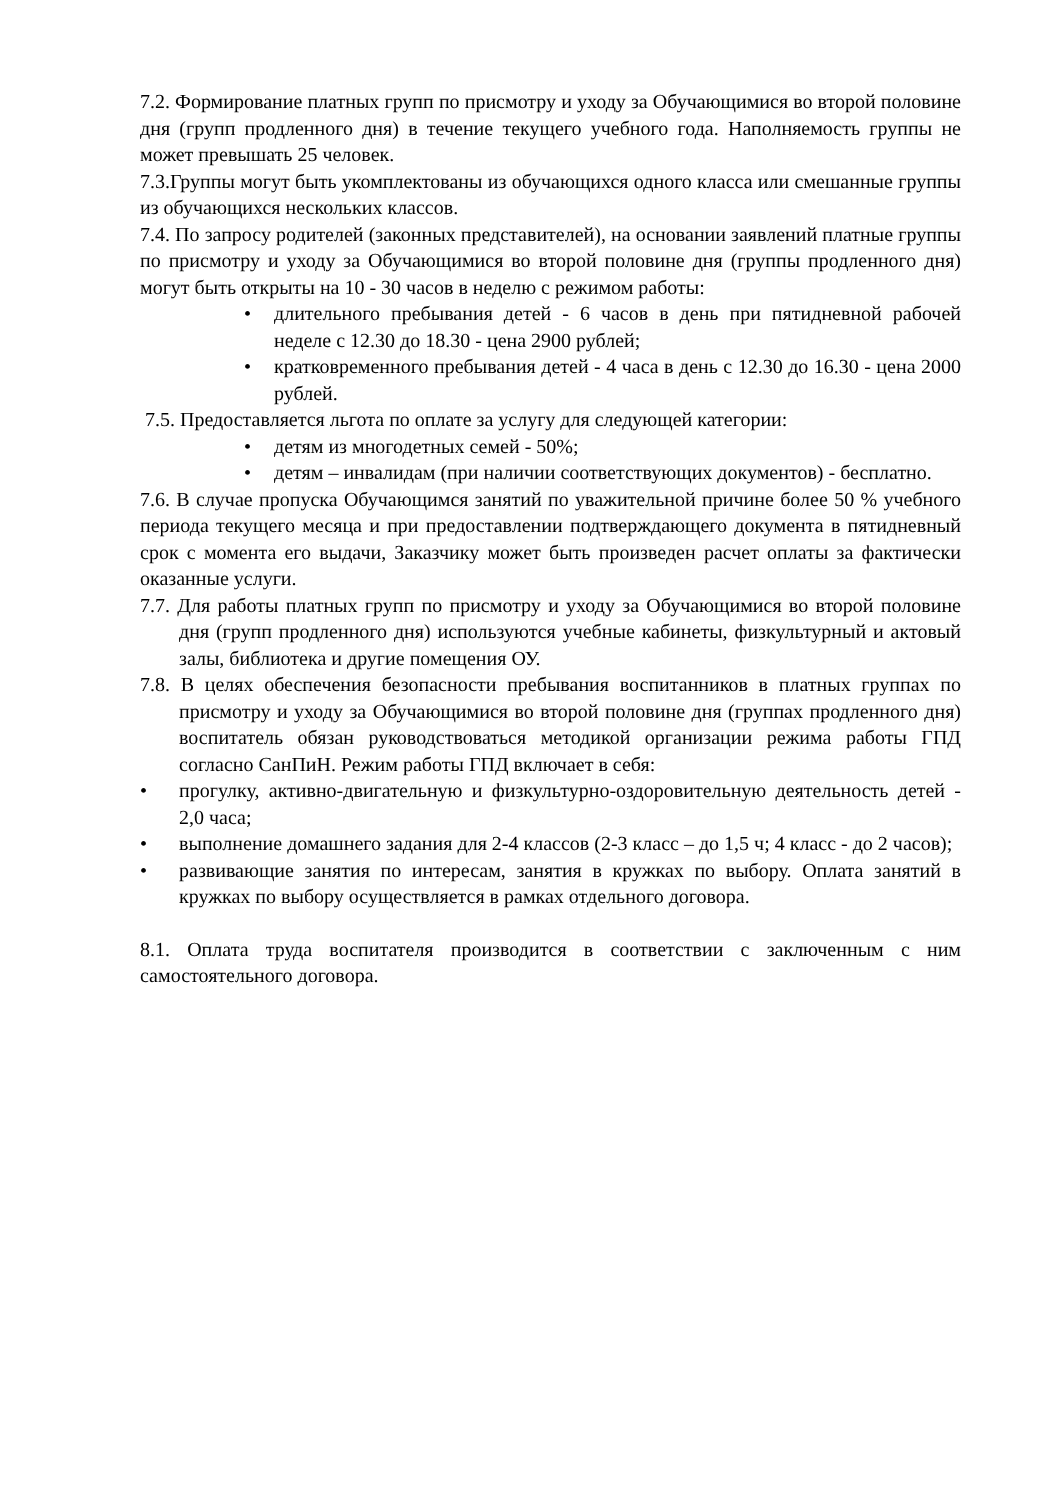7.2. Формирование платных групп по присмотру и уходу за Обучающимися во второй половине дня (групп продленного дня) в течение текущего учебного года. Наполняемость группы не может превышать 25 человек.
7.3.Группы могут быть укомплектованы из обучающихся одного класса или смешанные группы из обучающихся нескольких классов.
7.4. По запросу родителей (законных представителей), на основании заявлений платные группы по присмотру и уходу за Обучающимися во второй половине дня (группы продленного дня) могут быть открыты на 10 - 30 часов в неделю с режимом работы:
• длительного пребывания детей - 6 часов в день при пятидневной рабочей неделе с 12.30 до 18.30 - цена 2900 рублей;
• кратковременного пребывания детей - 4 часа в день с 12.30 до 16.30 - цена 2000 рублей.
7.5. Предоставляется льгота по оплате за услугу для следующей категории:
• детям из многодетных семей - 50%;
• детям – инвалидам (при наличии соответствующих документов) - бесплатно.
7.6. В случае пропуска Обучающимся занятий по уважительной причине более 50 % учебного периода текущего месяца и при предоставлении подтверждающего документа в пятидневный срок с момента его выдачи, Заказчику может быть произведен расчет оплаты за фактически оказанные услуги.
7.7. Для работы платных групп по присмотру и уходу за Обучающимися во второй половине дня (групп продленного дня) используются учебные кабинеты, физкультурный и актовый залы, библиотека и другие помещения ОУ.
7.8. В целях обеспечения безопасности пребывания воспитанников в платных группах по присмотру и уходу за Обучающимися во второй половине дня (группах продленного дня) воспитатель обязан руководствоваться методикой организации режима работы ГПД согласно СанПиН. Режим работы ГПД включает в себя:
• прогулку, активно-двигательную и физкультурно-оздоровительную деятельность детей - 2,0 часа;
• выполнение домашнего задания для 2-4 классов (2-3 класс – до 1,5 ч; 4 класс - до 2 часов);
• развивающие занятия по интересам, занятия в кружках по выбору. Оплата занятий в кружках по выбору осуществляется в рамках отдельного договора.
8.1. Оплата труда воспитателя производится в соответствии с заключенным с ним самостоятельного договора.